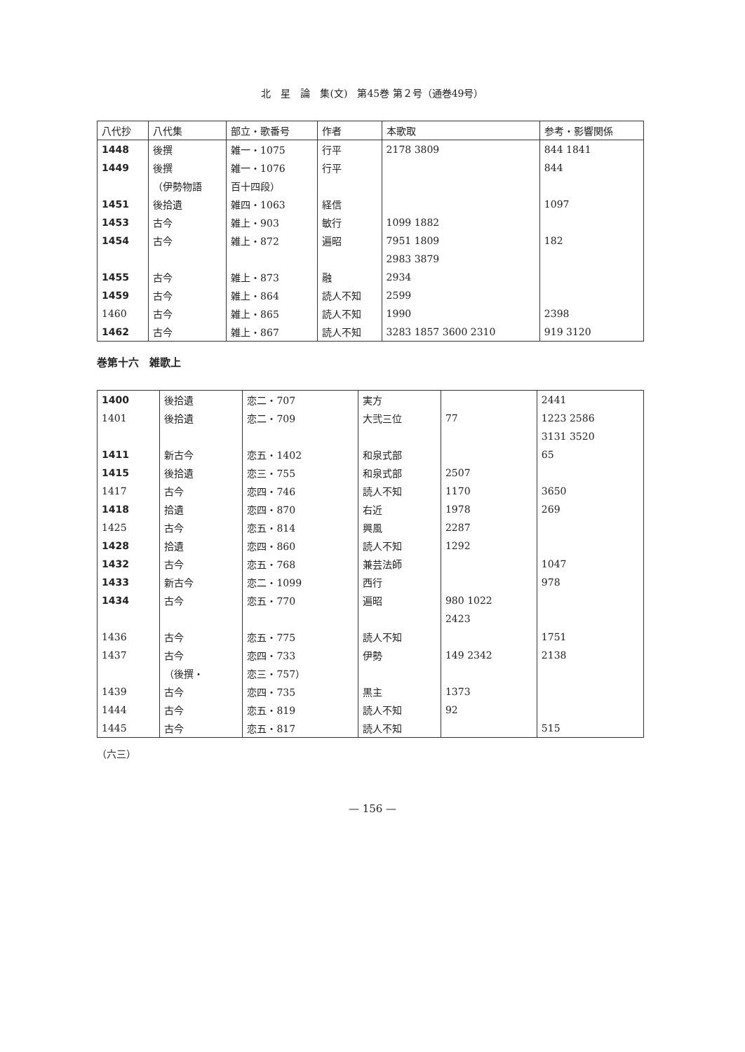北　星　論　集(文)　第45巻 第２号（通巻49号）
| 八代抄 | 八代集 | 部立・歌番号 | 作者 | 本歌取 | 参考・影響関係 |
| --- | --- | --- | --- | --- | --- |
| 1448 | 後撰 | 雑一・1075 | 行平 | 2178 3809 | 844 1841 |
| 1449 | 後撰 | 雑一・1076 | 行平 | | 844 |
| | （伊勢物語 | 百十四段） | | | |
| 1451 | 後拾遺 | 雑四・1063 | 経信 | | 1097 |
| 1453 | 古今 | 雑上・903 | 敏行 | 1099 1882 | |
| 1454 | 古今 | 雑上・872 | 遍昭 | 7951 1809 | 182 |
| | | | | 2983 3879 | |
| 1455 | 古今 | 雑上・873 | 融 | 2934 | |
| 1459 | 古今 | 雑上・864 | 読人不知 | 2599 | |
| 1460 | 古今 | 雑上・865 | 読人不知 | 1990 | 2398 |
| 1462 | 古今 | 雑上・867 | 読人不知 | 3283 1857 3600 2310 | 919 3120 |
巻第十六　雑歌上
| 1400 | 後拾遺 | 恋二・707 | 実方 | | 2441 |
| 1401 | 後拾遺 | 恋二・709 | 大弐三位 | 77 | 1223 2586 |
| | | | | | 3131 3520 |
| 1411 | 新古今 | 恋五・1402 | 和泉式部 | | 65 |
| 1415 | 後拾遺 | 恋三・755 | 和泉式部 | 2507 | |
| 1417 | 古今 | 恋四・746 | 読人不知 | 1170 | 3650 |
| 1418 | 拾遺 | 恋四・870 | 右近 | 1978 | 269 |
| 1425 | 古今 | 恋五・814 | 興風 | 2287 | |
| 1428 | 拾遺 | 恋四・860 | 読人不知 | 1292 | |
| 1432 | 古今 | 恋五・768 | 兼芸法師 | | 1047 |
| 1433 | 新古今 | 恋二・1099 | 西行 | | 978 |
| 1434 | 古今 | 恋五・770 | 遍昭 | 980 1022 | |
| | | | | 2423 | |
| 1436 | 古今 | 恋五・775 | 読人不知 | | 1751 |
| 1437 | 古今 | 恋四・733 | 伊勢 | 149 2342 | 2138 |
| | （後撰・ | 恋三・757） | | | |
| 1439 | 古今 | 恋四・735 | 黒主 | 1373 | |
| 1444 | 古今 | 恋五・819 | 読人不知 | 92 | |
| 1445 | 古今 | 恋五・817 | 読人不知 | | 515 |
（六三）
— 156 —